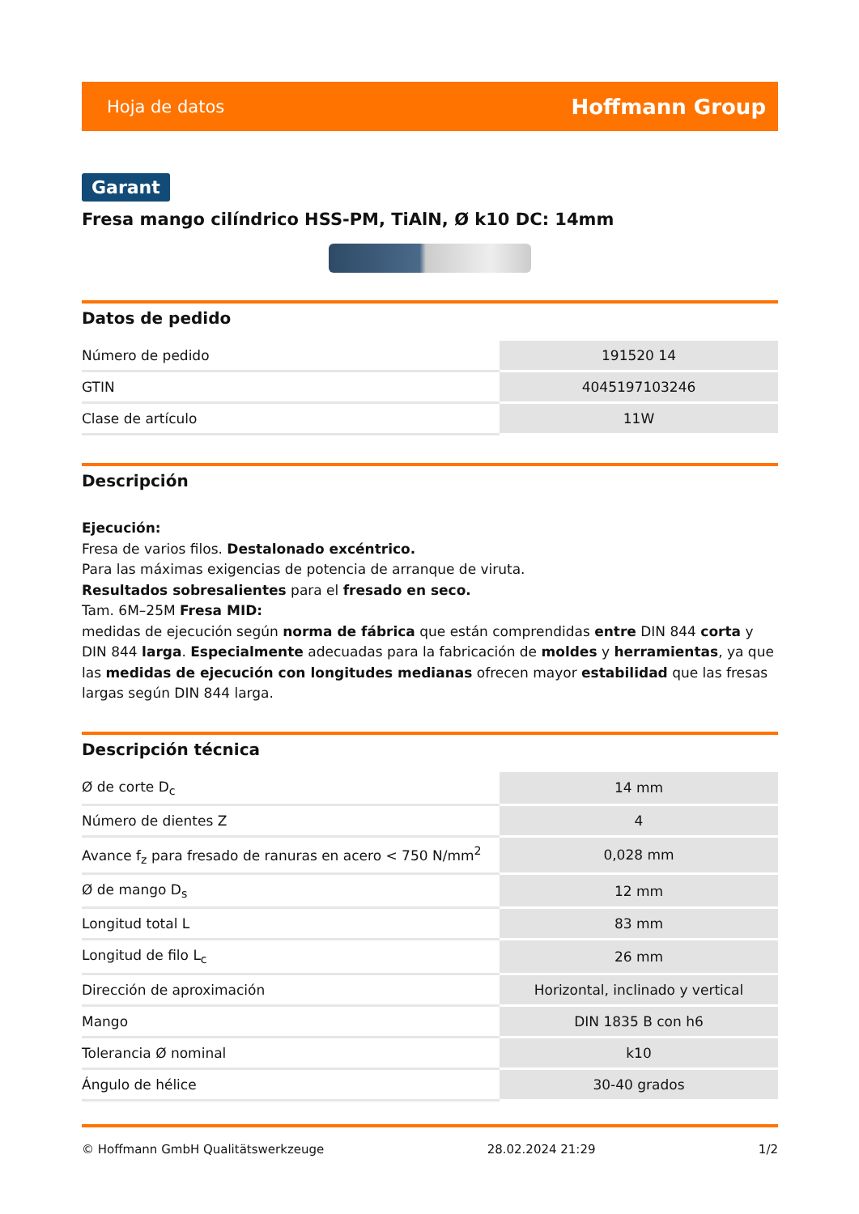Hoja de datos Hoffmann Group
Garant
Fresa mango cilíndrico HSS-PM, TiAlN, Ø k10 DC: 14mm
Datos de pedido
| Número de pedido | 191520 14 |
| GTIN | 4045197103246 |
| Clase de artículo | 11W |
Descripción
Ejecución:
Fresa de varios filos. Destalonado excéntrico.
Para las máximas exigencias de potencia de arranque de viruta.
Resultados sobresalientes para el fresado en seco.
Tam. 6M–25M Fresa MID:
medidas de ejecución según norma de fábrica que están comprendidas entre DIN 844 corta y DIN 844 larga. Especialmente adecuadas para la fabricación de moldes y herramientas, ya que las medidas de ejecución con longitudes medianas ofrecen mayor estabilidad que las fresas largas según DIN 844 larga.
Descripción técnica
| Ø de corte D<sub>c</sub> | 14 mm |
| Número de dientes Z | 4 |
| Avance f<sub>z</sub> para fresado de ranuras en acero < 750 N/mm<sup>2</sup> | 0,028 mm |
| Ø de mango D<sub>s</sub> | 12 mm |
| Longitud total L | 83 mm |
| Longitud de filo L<sub>c</sub> | 26 mm |
| Dirección de aproximación | Horizontal, inclinado y vertical |
| Mango | DIN 1835 B con h6 |
| Tolerancia Ø nominal | k10 |
| Ángulo de hélice | 30-40 grados |
© Hoffmann GmbH Qualitätswerkzeuge 28.02.2024 21:29 1/2